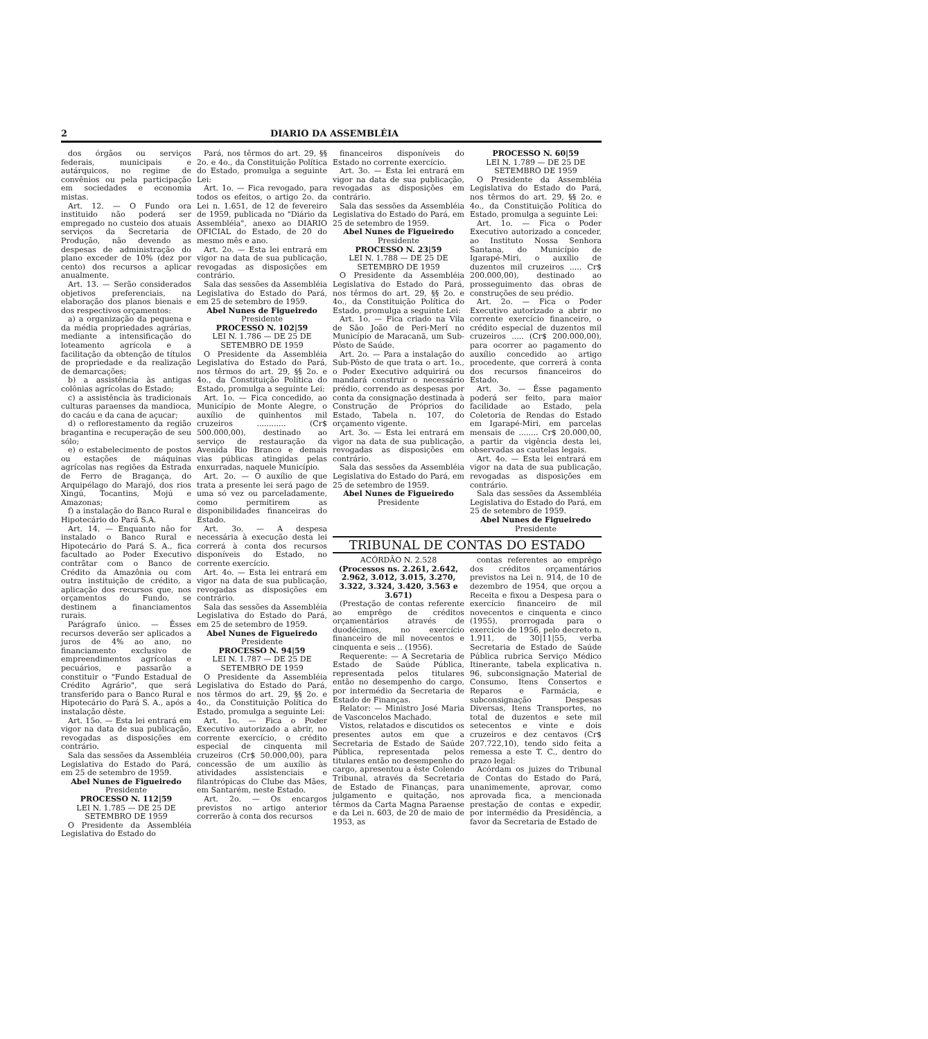2 DIARIO DA ASSEMBLÉIA
dos órgãos ou serviços federais, municipais e autárquicos, no regime de convênios ou pela participação em sociedades e economia mistas.
Art. 12. — O Fundo ora instituido não poderá ser empregado no custeio dos atuais serviços da Secretaria de Produção, não devendo as despesas de administração do plano exceder de 10% (dez por cento) dos recursos a aplicar anualmente.
Art. 13. — Serão considerados objetivos preferenciais, na elaboração dos planos bienais e dos respectivos orçamentos:
a) a organização da pequena e da média propriedades agrárias, mediante a intensificação do loteamento agrícola e a facilitação da obtenção de títulos de propriedade e da realização de demarcações;
b) a assistência às antigas colônias agrícolas do Estado;
c) a assistência às tradicionais culturas paraenses da mandioca, do cacáu e da cana de açucar;
d) o reflorestamento da região bragantina e recuperação de seu sólo;
e) o estabelecimento de postos ou estações de máquinas agrícolas nas regiões da Estrada de Ferro de Bragança, do Arquipélago do Marajó, dos rios Xingú, Tocantins, Mojú e Amazonas;
f) a instalação do Banco Rural e Hipotecário do Pará S.A.
Art. 14. — Enquanto não for instalado o Banco Rural e Hipotecário do Pará S. A., fica facultado ao Poder Executivo contrãtar com o Banco de Crédito da Amazônia ou com outra instituição de crédito, a aplicação dos recursos que, nos orçamentos do Fundo, se destinem a financiamentos rurais.
Parágrafo único. — Êsses recursos deverão ser aplicados a juros de 4% ao ano, no financiamento exclusivo de empreendimentos agrícolas e pecuários, e passarão a constituir o "Fundo Estadual de Crédito Agrário", que será transferido para o Banco Rural e Hipotecário do Pará S. A., após a instalação dêste.
Art. 15o. — Esta lei entrará em vigor na data de sua publicação, revogadas as disposições em contrário.
Sala das sessões da Assembléia Legislativa do Estado do Pará, em 25 de setembro de 1959.
Abel Nunes de Figueiredo
Presidente
PROCESSO N. 112|59
LEI N. 1.785 — DE 25 DE SETEMBRO DE 1959
O Presidente da Assembléia Legislativa do Estado do
Pará, nos têrmos do art. 29, §§ 2o. e 4o., da Constituição Política do Estado, promulga a seguinte Lei:
Art. 1o. — Fica revogado, para todos os efeitos, o artigo 2o. da Lei n. 1.651, de 12 de fevereiro de 1959, publicada no "Diário da Assembléia", anexo ao DIARIO OFICIAL do Estado, de 20 do mesmo mês e ano.
Art. 2o. — Esta lei entrará em vigor na data de sua publicação, revogadas as disposições em contrário.
Sala das sessões da Assembléia Legislativa do Estado do Pará, em 25 de setembro de 1959.
Abel Nunes de Figueiredo
Presidente
PROCESSO N. 102|59
LEI N. 1.786 — DE 25 DE SETEMBRO DE 1959
O Presidente da Assembléia Legislativa do Estado do Pará, nos têrmos do art. 29, §§ 2o. e 4o., da Constituição Política do Estado, promulga a seguinte Lei:
Art. 1o. — Fica concedido, ao Município de Monte Alegre, o auxílio de quinhentos mil cruzeiros ............ (Cr$ 500.000,00), destinado ao serviço de restauração da Avenida Rio Branco e demais vias públicas atingidas pelas enxurradas, naquele Município.
Art. 2o. — O auxílio de que trata a presente lei será pago de uma só vez ou parceladamente, como permitirem as disponibilidades financeiras do Estado.
Art. 3o. — A despesa necessária à execução desta lei correrá à conta dos recursos disponíveis do Estado, no corrente exercício.
Art. 4o. — Esta lei entrará em vigor na data de sua publicação, revogadas as disposições em contrário.
Sala das sessões da Assembléia Legislativa do Estado do Pará, em 25 de setembro de 1959.
Abel Nunes de Figueiredo
Presidente
PROCESSO N. 94|59
LEI N. 1.787 — DE 25 DE SETEMBRO DE 1959
O Presidente da Assembléia Legislativa do Estado do Pará, nos têrmos do art. 29, §§ 2o. e 4o., da Constituição Política do Estado, promulga a seguinte Lei:
Art. 1o. — Fica o Poder Executivo autorizado a abrir, no corrente exercício, o crédito especial de cinquenta mil cruzeiros (Cr$ 50.000,00), para concessão de um auxílio às atividades assistenciais e filantrópicas do Clube das Mães, em Santarém, neste Estado.
Art. 2o. — Os encargos previstos no artigo anterior correrão à conta dos recursos
financeiros disponíveis do Estado no corrente exercício.
Art. 3o. — Esta lei entrará em vigor na data de sua publicação, revogadas as disposições em contrário.
Sala das sessões da Assembléia Legislativa do Estado do Pará, em 25 de setembro de 1959.
Abel Nunes de Figueiredo
Presidente
PROCESSO N. 23|59
LEI N. 1.788 — DE 25 DE SETEMBRO DE 1959
O Presidente da Assembléia Legislativa do Estado do Pará, nos têrmos do art. 29, §§ 2o. e 4o., da Constituição Política do Estado, promulga a seguinte Lei:
Art. 1o. — Fica criado na Vila de São João de Peri-Merí no Município de Maracanã, um Sub-Pôsto de Saúde.
Art. 2o. — Para a instalação do Sub-Pôsto de que trata o art. 1o., o Poder Executivo adquirirá ou mandará construir o necessário prédio, correndo as despesas por conta da consignação destinada à Construção de Próprios do Estado, Tabela n. 107, do orçamento vigente.
Art. 3o. — Esta lei entrará em vigor na data de sua publicação, revogadas as disposições em contrário.
Sala das sessões da Assembléia Legislativa do Estado do Pará, em 25 de setembro de 1959.
Abel Nunes de Figueiredo
Presidente
PROCESSO N. 60|59
LEI N. 1.789 — DE 25 DE SETEMBRO DE 1959
O Presidente da Assembléia Legislativa do Estado do Pará, nos têrmos do art. 29, §§ 2o. e 4o., da Constituição Política do Estado, promulga a seguinte Lei:
Art. 1o. — Fica o Poder Executivo autorizado a conceder, ao Instituto Nossa Senhora Santana, do Município de Igarapé-Miri, o auxílio de duzentos mil cruzeiros ..... Cr$ 200.000,00), destinado ao prosseguimento das obras de construções de seu prédio.
Art. 2o. — Fica o Poder Executivo autorizado a abrir no corrente exercício financeiro, o crédito especial de duzentos mil cruzeiros ..... (Cr$ 200.000,00), para ocorrer ao pagamento do auxílio concedido ao artigo procedente, que correrá à conta dos recursos financeiros do Estado.
Art. 3o. — Êsse pagamento poderá ser feito, para maior facilidade ao Estado, pela Coletoria de Rendas do Estado em Igarapé-Miri, em parcelas mensais de ........ Cr$ 20.000,00, a partir da vigência desta lei, observadas as cautelas legais.
Art. 4o. — Esta lei entrará em vigor na data de sua publicação, revogadas as disposições em contrário.
Sala das sessões da Assembléia Legislativa do Estado do Pará, em 25 de setembro de 1959.
Abel Nunes de Figueiredo
Presidente
TRIBUNAL DE CONTAS DO ESTADO
ACÓRDÃO N. 2.528
(Processos ns. 2.261, 2.642, 2.962, 3.012, 3.015, 3.270, 3.322, 3.324, 3.420, 3.563 e 3.671)
(Prestação de contas referente ao emprêgo de créditos orçamentários através de duodécimos, no exercício financeiro de mil novecentos e cinquenta e seis .. (1956).
Requerente: — A Secretaria de Estado de Saúde Pública, representada pelos titulares então no desempenho do cargo, por intermédio da Secretaria de Estado de Finanças.
Relator: — Ministro José Maria de Vasconcelos Machado.
Vistos, relatados e discutidos os presentes autos em que a Secretaria de Estado de Saúde Pública, representada pelos titulares então no desempenho do cargo, apresentou a êste Colendo Tribunal, através da Secretaria de Estado de Finanças, para julgamento e quitação, nos têrmos da Carta Magna Paraense e da Lei n. 603, de 20 de maio de 1953, as
contas referentes ao emprêgo dos créditos orçamentários previstos na Lei n. 914, de 10 de dezembro de 1954, que orçou a Receita e fixou a Despesa para o exercício financeiro de mil novecentos e cinquenta e cinco (1955), prorrogada para o exercício de 1956, pelo decreto n. 1.911, de 30|11|55, verba Secretaria de Estado de Saúde Pública rubrica Serviço Médico Itinerante, tabela explicativa n. 96, subconsignação Material de Consumo, Itens Consertos e Reparos e Farmácia, e subconsignação Despesas Diversas, Itens Transportes, no total de duzentos e sete mil setecentos e vinte e dois cruzeiros e dez centavos (Cr$ 207.722,10), tendo sido feita a remessa a este T. C., dentro do prazo legal:
Acórdam os juizes do Tribunal de Contas do Estado do Pará, unanimemente, aprovar, como aprovada fica, a mencionada prestação de contas e expedir, por intermédio da Presidência, a favor da Secretaria de Estado de